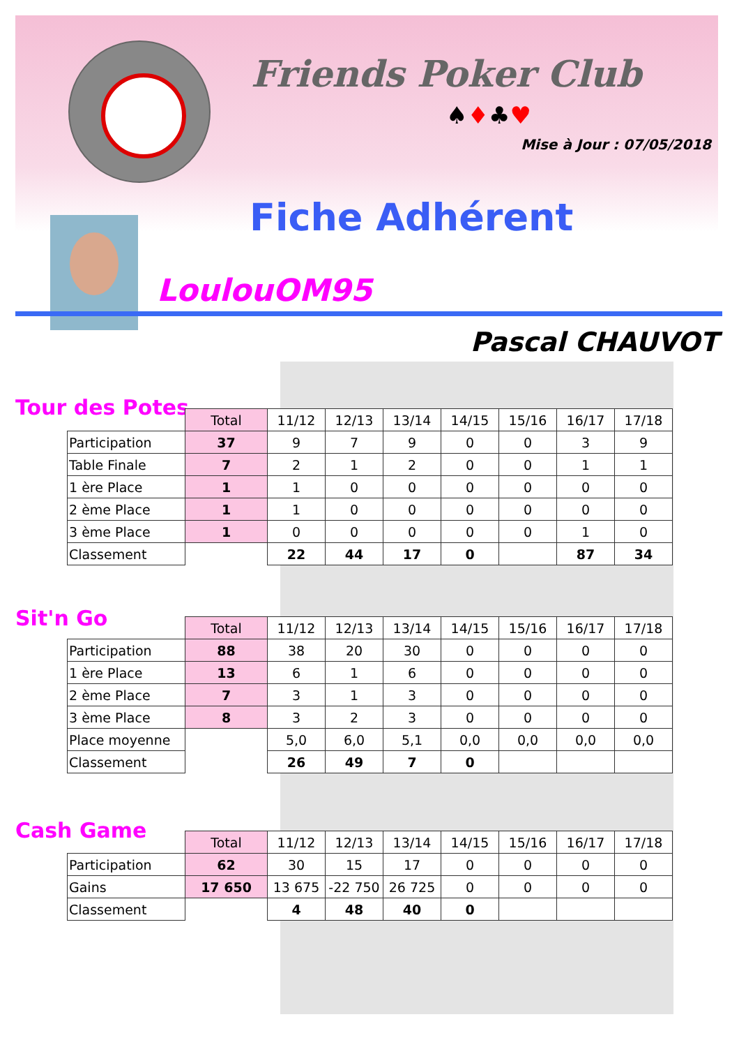Friends Poker Club
♠♦♣♥
Mise à Jour : 07/05/2018
Fiche Adhérent
LoulouOM95
Pascal CHAUVOT
Tour des Potes
| | Total | 11/12 | 12/13 | 13/14 | 14/15 | 15/16 | 16/17 | 17/18 |
| Participation | 37 | 9 | 7 | 9 | 0 | 0 | 3 | 9 |
| Table Finale | 7 | 2 | 1 | 2 | 0 | 0 | 1 | 1 |
| 1 ère Place | 1 | 1 | 0 | 0 | 0 | 0 | 0 | 0 |
| 2 ème Place | 1 | 1 | 0 | 0 | 0 | 0 | 0 | 0 |
| 3 ème Place | 1 | 0 | 0 | 0 | 0 | 0 | 1 | 0 |
| Classement | | 22 | 44 | 17 | 0 | | 87 | 34 |
Sit'n Go
| | Total | 11/12 | 12/13 | 13/14 | 14/15 | 15/16 | 16/17 | 17/18 |
| Participation | 88 | 38 | 20 | 30 | 0 | 0 | 0 | 0 |
| 1 ère Place | 13 | 6 | 1 | 6 | 0 | 0 | 0 | 0 |
| 2 ème Place | 7 | 3 | 1 | 3 | 0 | 0 | 0 | 0 |
| 3 ème Place | 8 | 3 | 2 | 3 | 0 | 0 | 0 | 0 |
| Place moyenne | | 5,0 | 6,0 | 5,1 | 0,0 | 0,0 | 0,0 | 0,0 |
| Classement | | 26 | 49 | 7 | 0 | | | |
Cash Game
| | Total | 11/12 | 12/13 | 13/14 | 14/15 | 15/16 | 16/17 | 17/18 |
| Participation | 62 | 30 | 15 | 17 | 0 | 0 | 0 | 0 |
| Gains | 17 650 | 13 675 | -22 750 | 26 725 | 0 | 0 | 0 | 0 |
| Classement | | 4 | 48 | 40 | 0 | | | |